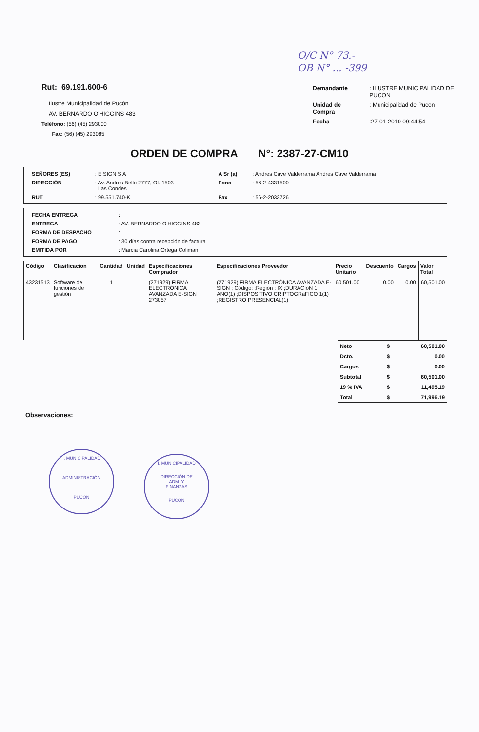O/C N° 73.-
OB N° ... -399
Rut: 69.191.600-6
Ilustre Municipalidad de Pucón
AV. BERNARDO O'HIGGINS 483
Teléfono: (56) (45) 293000
Fax: (56) (45) 293085
| Demandante | : ILUSTRE MUNICIPALIDAD DE PUCON |
| Unidad de Compra | : Municipalidad de Pucon |
| Fecha | :27-01-2010 09:44:54 |
ORDEN DE COMPRA N°: 2387-27-CM10
| SEÑORES (ES) | : E SIGN S A | A Sr (a) | : Andres Cave Valderrama Andres Cave Valderrama |
| DIRECCIÓN | : Av. Andres Bello 2777, Of. 1503 Las Condes | Fono | : 56-2-4331500 |
| RUT | : 99.551.740-K | Fax | : 56-2-2033726 |
| FECHA ENTREGA | : |
| ENTREGA | : AV. BERNARDO O'HIGGINS 483 |
| FORMA DE DESPACHO | : |
| FORMA DE PAGO | : 30 días contra recepción de factura |
| EMITIDA POR | : Marcia Carolina Ortega Coliman |
| Código | Clasificacion | Cantidad | Unidad | Especificaciones Comprador | Especificaciones Proveedor | Precio Unitario | Descuento | Cargos | Valor Total |
| --- | --- | --- | --- | --- | --- | --- | --- | --- | --- |
| 43231513 | Software de funciones de gestión | 1 | | (271929) FIRMA ELECTRÓNICA AVANZADA E-SIGN 273057 | (271929) FIRMA ELECTRÓNICA AVANZADA E-SIGN ; Código: ;Región : IX ;DURACIóN 1 ANO(1) ;DISPOSITIVO CRIPTOGRáFICO 1(1) ;REGISTRO PRESENCIAL(1) | 60,501.00 | 0.00 | 0.00 | 60,501.00 |
| Neto | $ | 60,501.00 |
| Dcto. | $ | 0.00 |
| Cargos | $ | 0.00 |
| Subtotal | $ | 60,501.00 |
| 19 % IVA | $ | 11,495.19 |
| Total | $ | 71,996.19 |
Observaciones:
I. MUNICIPALIDAD
ADMINISTRACIÓN
PUCON
I. MUNICIPALIDAD
DIRECCIÓN DE
ADM. Y
FINANZAS
PUCON